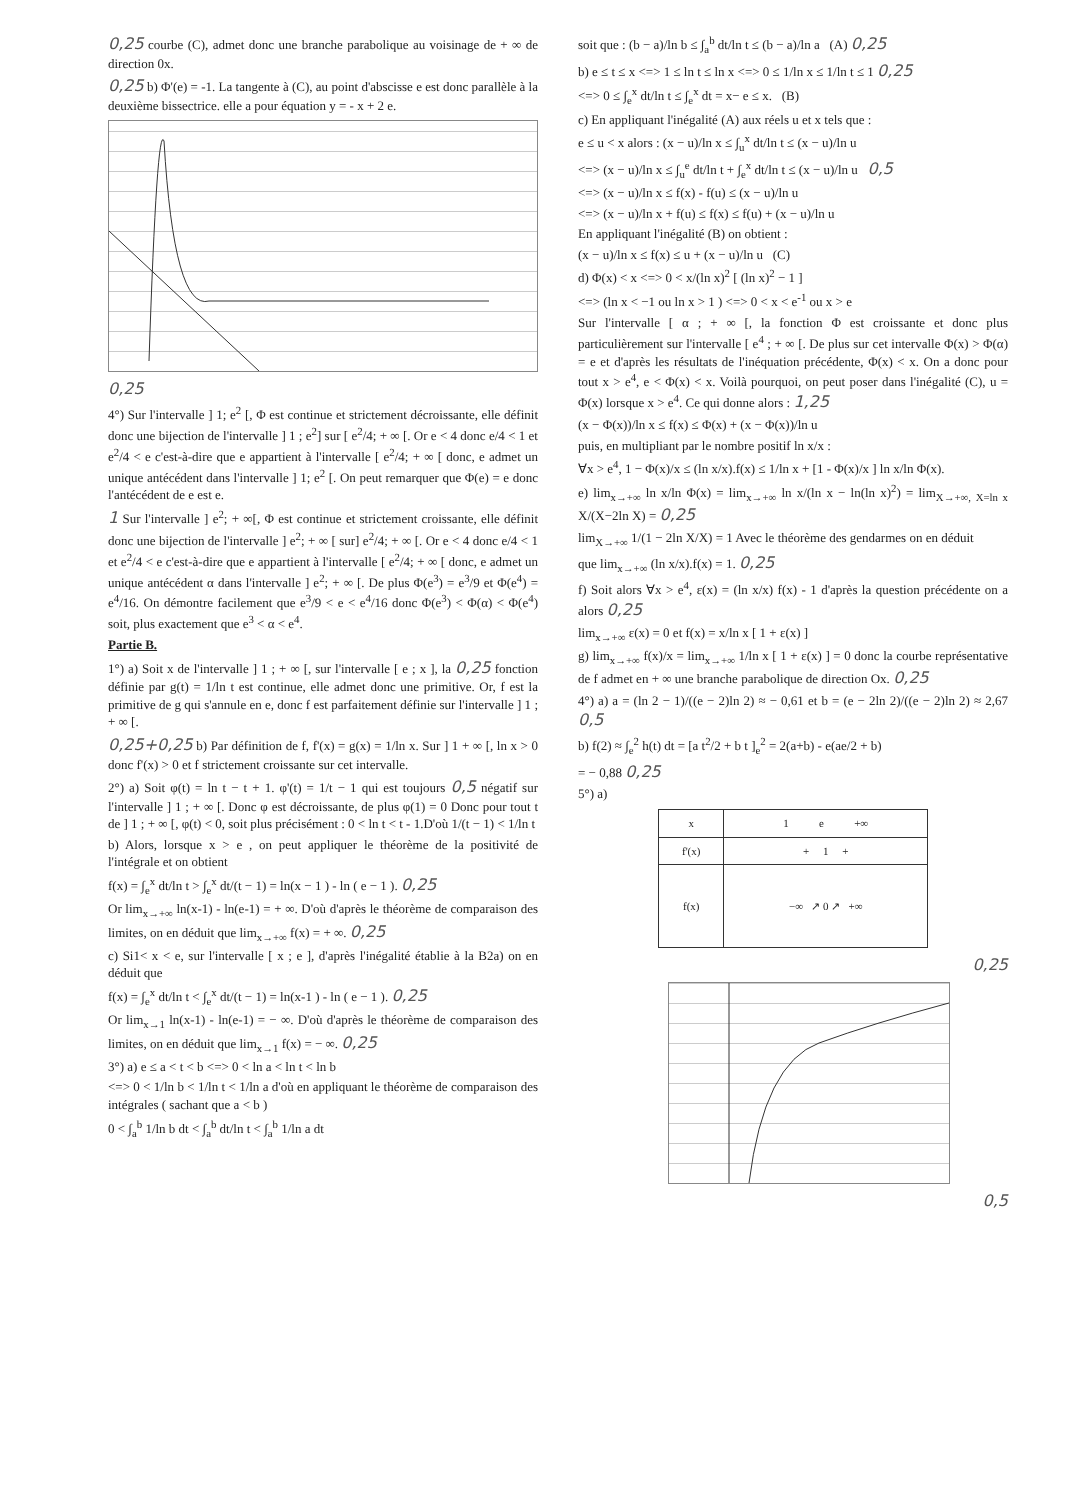0,25 courbe (C), admet donc une branche parabolique au voisinage de + ∞ de direction 0x.
0,25 b) Φ'(e) = -1. La tangente à (C), au point d'abscisse e est donc parallèle à la deuxième bissectrice. elle a pour équation y = - x + 2 e.
0,25
4°) Sur l'intervalle ] 1; e<sup>2</sup> [, Φ est continue et strictement décroissante, elle définit donc une bijection de l'intervalle ] 1 ; e<sup>2</sup>] sur [ e<sup>2</sup>/4; + ∞ [. Or e < 4 donc e/4 < 1 et e<sup>2</sup>/4 < e c'est-à-dire que e appartient à l'intervalle [ e<sup>2</sup>/4; + ∞ [ donc, e admet un unique antécédent dans l'intervalle ] 1; e<sup>2</sup> [. On peut remarquer que Φ(e) = e donc l'antécédent de e est e.
1 Sur l'intervalle ] e<sup>2</sup>; + ∞[, Φ est continue et strictement croissante, elle définit donc une bijection de l'intervalle ] e<sup>2</sup>; + ∞ [ sur] e<sup>2</sup>/4; + ∞ [. Or e < 4 donc e/4 < 1 et e<sup>2</sup>/4 < e c'est-à-dire que e appartient à l'intervalle [ e<sup>2</sup>/4; + ∞ [ donc, e admet un unique antécédent α dans l'intervalle ] e<sup>2</sup>; + ∞ [. De plus Φ(e<sup>3</sup>) = e<sup>3</sup>/9 et Φ(e<sup>4</sup>) = e<sup>4</sup>/16. On démontre facilement que e<sup>3</sup>/9 < e < e<sup>4</sup>/16 donc Φ(e<sup>3</sup>) < Φ(α) < Φ(e<sup>4</sup>) soit, plus exactement que e<sup>3</sup> < α < e<sup>4</sup>.
Partie B.
1°) a) Soit x de l'intervalle ] 1 ; + ∞ [, sur l'intervalle [ e ; x ], la 0,25 fonction définie par g(t) = 1/ln t est continue, elle admet donc une primitive. Or, f est la primitive de g qui s'annule en e, donc f est parfaitement définie sur l'intervalle ] 1 ; + ∞ [.
0,25+0,25 b) Par définition de f, f'(x) = g(x) = 1/ln x. Sur ] 1 + ∞ [, ln x > 0 donc f'(x) > 0 et f strictement croissante sur cet intervalle.
2°) a) Soit φ(t) = ln t − t + 1. φ'(t) = 1/t − 1 qui est toujours 0,5 négatif sur l'intervalle ] 1 ; + ∞ [. Donc φ est décroissante, de plus φ(1) = 0 Donc pour tout t de ] 1 ; + ∞ [, φ(t) < 0, soit plus précisément : 0 < ln t < t - 1.D'où 1/(t − 1) < 1/ln t
b) Alors, lorsque x > e , on peut appliquer le théorème de la positivité de l'intégrale et on obtient
f(x) = ∫<sub>e</sub><sup>x</sup> dt/ln t > ∫<sub>e</sub><sup>x</sup> dt/(t − 1) = ln(x − 1 ) - ln ( e − 1 ). 0,25
Or lim<sub>x→+∞</sub> ln(x-1) - ln(e-1) = + ∞. D'où d'après le théorème de comparaison des limites, on en déduit que lim<sub>x→+∞</sub> f(x) = + ∞. 0,25
c) Si1< x < e, sur l'intervalle [ x ; e ], d'après l'inégalité établie à la B2a) on en déduit que
f(x) = ∫<sub>e</sub><sup>x</sup> dt/ln t < ∫<sub>e</sub><sup>x</sup> dt/(t − 1) = ln(x-1 ) - ln ( e − 1 ). 0,25
Or lim<sub>x→1</sub> ln(x-1) - ln(e-1) = − ∞. D'où d'après le théorème de comparaison des limites, on en déduit que lim<sub>x→1</sub> f(x) = − ∞. 0,25
3°) a) e ≤ a < t < b <=> 0 < ln a < ln t < ln b
<=> 0 < 1/ln b < 1/ln t < 1/ln a d'où en appliquant le théorème de comparaison des intégrales ( sachant que a < b )
0 < ∫<sub>a</sub><sup>b</sup> 1/ln b dt < ∫<sub>a</sub><sup>b</sup> dt/ln t < ∫<sub>a</sub><sup>b</sup> 1/ln a dt
soit que : (b − a)/ln b ≤ ∫<sub>a</sub><sup>b</sup> dt/ln t ≤ (b − a)/ln a (A) 0,25
b) e ≤ t ≤ x <=> 1 ≤ ln t ≤ ln x <=> 0 ≤ 1/ln x ≤ 1/ln t ≤ 1 0,25
<=> 0 ≤ ∫<sub>e</sub><sup>x</sup> dt/ln t ≤ ∫<sub>e</sub><sup>x</sup> dt = x− e ≤ x. (B)
c) En appliquant l'inégalité (A) aux réels u et x tels que :
e ≤ u < x alors : (x − u)/ln x ≤ ∫<sub>u</sub><sup>x</sup> dt/ln t ≤ (x − u)/ln u
<=> (x − u)/ln x ≤ ∫<sub>u</sub><sup>e</sup> dt/ln t + ∫<sub>e</sub><sup>x</sup> dt/ln t ≤ (x − u)/ln u 0,5
<=> (x − u)/ln x ≤ f(x) - f(u) ≤ (x − u)/ln u
<=> (x − u)/ln x + f(u) ≤ f(x) ≤ f(u) + (x − u)/ln u
En appliquant l'inégalité (B) on obtient :
(x − u)/ln x ≤ f(x) ≤ u + (x − u)/ln u (C)
d) Φ(x) < x <=> 0 < x/(ln x)<sup>2</sup> [ (ln x)<sup>2</sup> − 1 ]
<=> (ln x < −1 ou ln x > 1 ) <=> 0 < x < e<sup>-1</sup> ou x > e
Sur l'intervalle [ α ; + ∞ [, la fonction Φ est croissante et donc plus particulièrement sur l'intervalle [ e<sup>4</sup> ; + ∞ [. De plus sur cet intervalle Φ(x) > Φ(α) = e et d'après les résultats de l'inéquation précédente, Φ(x) < x. On a donc pour tout x > e<sup>4</sup>, e < Φ(x) < x. Voilà pourquoi, on peut poser dans l'inégalité (C), u = Φ(x) lorsque x > e<sup>4</sup>. Ce qui donne alors : 1,25
(x − Φ(x))/ln x ≤ f(x) ≤ Φ(x) + (x − Φ(x))/ln u
puis, en multipliant par le nombre positif ln x/x :
∀x > e<sup>4</sup>, 1 − Φ(x)/x ≤ (ln x/x).f(x) ≤ 1/ln x + [1 - Φ(x)/x ] ln x/ln Φ(x).
e) lim<sub>x→+∞</sub> ln x/ln Φ(x) = lim<sub>x→+∞</sub> ln x/(ln x − ln(ln x)<sup>2</sup>) = lim<sub>X→+∞, X=ln x</sub> X/(X−2ln X) = 0,25
lim<sub>X→+∞</sub> 1/(1 − 2ln X/X) = 1 Avec le théorème des gendarmes on en déduit
que lim<sub>x→+∞</sub> (ln x/x).f(x) = 1. 0,25
f) Soit alors ∀x > e<sup>4</sup>, ε(x) = (ln x/x) f(x) - 1 d'après la question précédente on a alors 0,25
lim<sub>x→+∞</sub> ε(x) = 0 et f(x) = x/ln x [ 1 + ε(x) ]
g) lim<sub>x→+∞</sub> f(x)/x = lim<sub>x→+∞</sub> 1/ln x [ 1 + ε(x) ] = 0 donc la courbe représentative de f admet en + ∞ une branche parabolique de direction Ox. 0,25
4°) a) a = (ln 2 − 1)/((e − 2)ln 2) ≈ − 0,61 et b = (e − 2ln 2)/((e − 2)ln 2) ≈ 2,67 0,5
b) f(2) ≈ ∫<sub>e</sub><sup>2</sup> h(t) dt = [a t<sup>2</sup>/2 + b t ]<sub>e</sub><sup>2</sup> = 2(a+b) - e(ae/2 + b)
= − 0,88 0,25
5°) a)
| x | 1 e +∞ |
| f'(x) | + 1 + |
| f(x) | −∞ ↗ 0 ↗ +∞ |
0,25
0,5